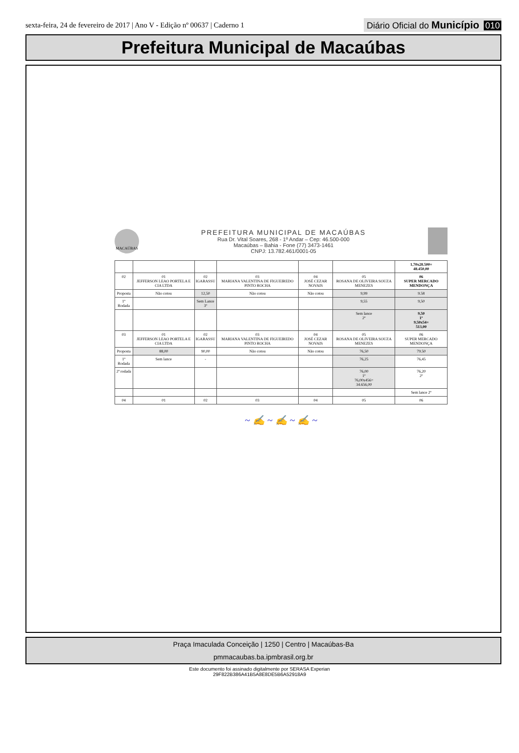sexta-feira, 24 de fevereiro de 2017 | Ano V - Edição nº 00637 | Caderno 1
Diário Oficial do Município 010
Prefeitura Municipal de Macaúbas
MACAÚBAS
PREFEITURA MUNICIPAL DE MACAÚBAS
Rua Dr. Vital Soares, 268 - 1º Andar – Cep: 46.500-000
Macaúbas – Bahia - Fone (77) 3473-1461
CNPJ: 13.782.461/0001-05
| | | | | | | 1,70x28.500= 48.450,00 |
| 02 | 01 JEFFERSON LEAO PORTELA E CIA LTDA | 02 IGARASSU | 03 MARIANA VALENTINA DE FIGUEIREDO PINTO ROCHA | 04 JOSÉ CEZAR NOVAIS | 05 ROSANA DE OLIVEIRA SOUZA MENEZES | 06 SUPER MERCADO MENDONÇA |
| Proposta | Não cotou | 12,50 | Não cotou | Não cotou | 9,99 | 9.58 |
| 1º Rodada | | Sem Lance 3º | | | 9,55 | 9,50 |
| | | | | | Sem lance 2º | 9,50 1º 9,50x54= 513,00 |
| 03 | 01 JEFFERSON LEAO PORTELA E CIA LTDA | 02 IGARASSU | 03 MARIANA VALENTINA DE FIGUEIREDO PINTO ROCHA | 04 JOSÉ CEZAR NOVAIS | 05 ROSANA DE OLIVEIRA SOUZA MENEZES | 06 SUPER MERCADO MENDONÇA |
| Proposta | 88,00 | 90,00 | Não cotou | Não cotou | 76,50 | 79.50 |
| 1º Rodada | Sem lance | - | | | 76,25 | 76,45 |
| 2ª rodada | | | | | 76,00 1º 76,00x456= 34.656,00 | 76,20 2º |
| | | | | | | Sem lance 2º |
| 04 | 01 | 02 | 03 | 04 | 05 | 06 |
~ ✍ ~ ✍ ~ ✍ ~
Praça Imaculada Conceição | 1250 | Centro | Macaúbas-Ba
pmmacaubas.ba.ipmbrasil.org.br
Este documento foi assinado digitalmente por SERASA Experian
29F822B386A41B5A8E8DE5B6A52918A9